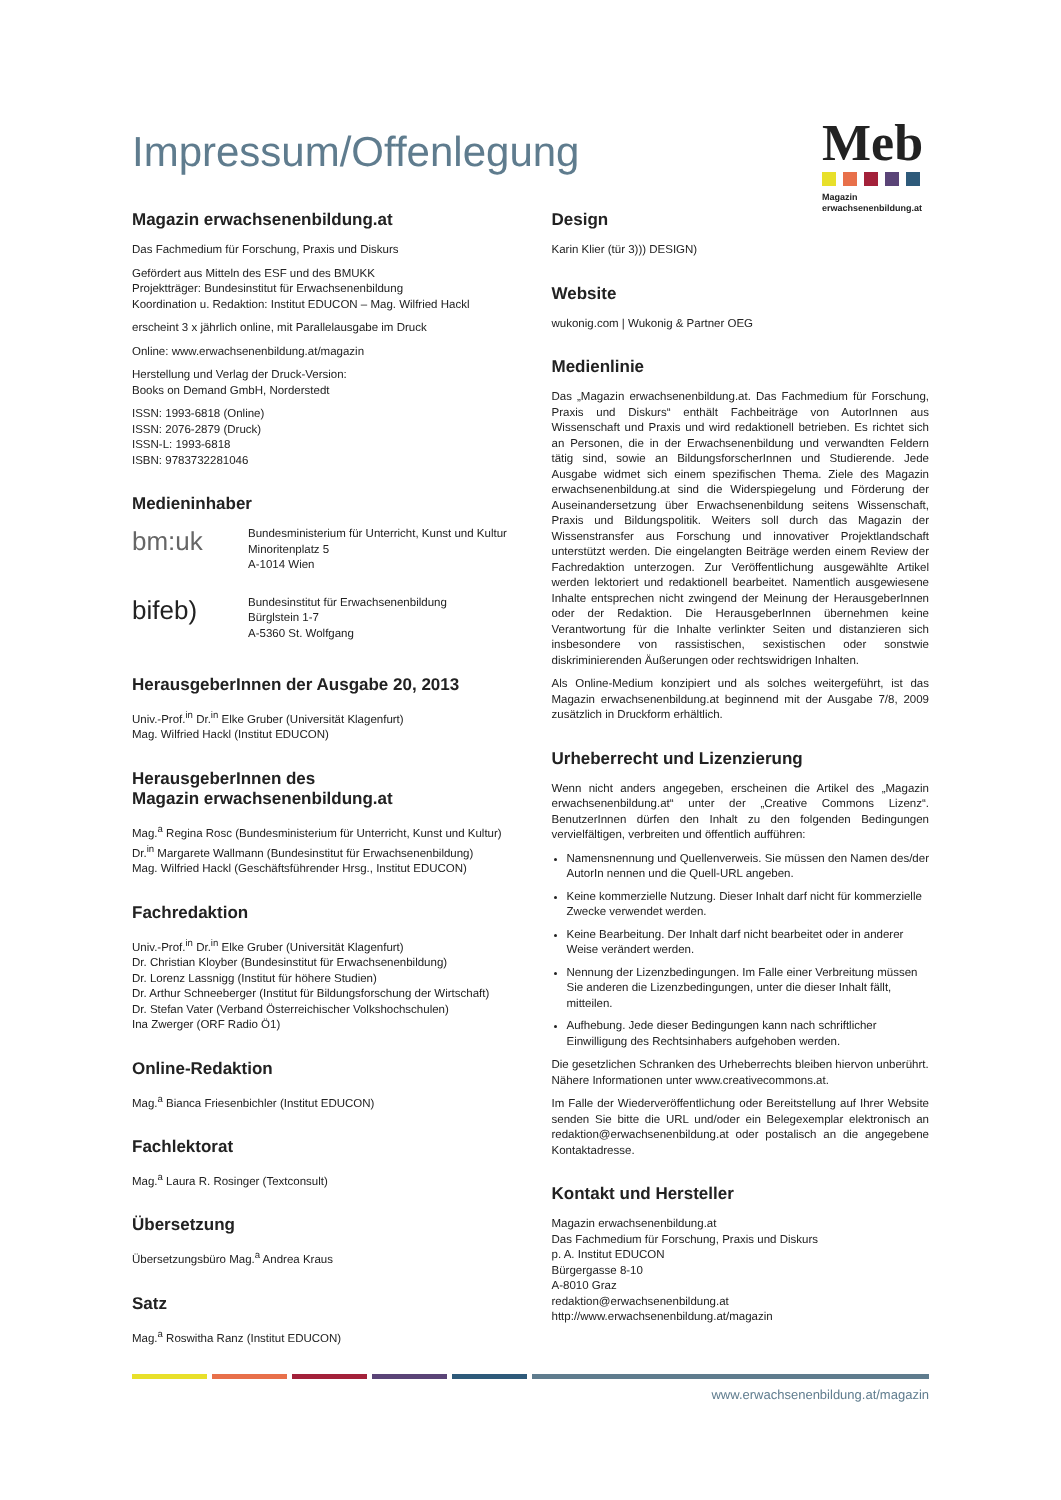Impressum/Offenlegung
Meb
Magazin
erwachsenenbildung.at
Magazin erwachsenenbildung.at
Das Fachmedium für Forschung, Praxis und Diskurs
Gefördert aus Mitteln des ESF und des BMUKK
Projektträger: Bundesinstitut für Erwachsenenbildung
Koordination u. Redaktion: Institut EDUCON – Mag. Wilfried Hackl
erscheint 3 x jährlich online, mit Parallelausgabe im Druck
Online: www.erwachsenenbildung.at/magazin
Herstellung und Verlag der Druck-Version:
Books on Demand GmbH, Norderstedt
ISSN: 1993-6818 (Online)
ISSN: 2076-2879 (Druck)
ISSN-L: 1993-6818
ISBN: 9783732281046
Medieninhaber
bm:uk
Bundesministerium für Unterricht, Kunst und Kultur
Minoritenplatz 5
A-1014 Wien
bifeb)
Bundesinstitut für Erwachsenenbildung
Bürglstein 1-7
A-5360 St. Wolfgang
HerausgeberInnen der Ausgabe 20, 2013
Univ.-Prof.<sup>in</sup> Dr.<sup>in</sup> Elke Gruber (Universität Klagenfurt)
Mag. Wilfried Hackl (Institut EDUCON)
HerausgeberInnen des
Magazin erwachsenenbildung.at
Mag.<sup>a</sup> Regina Rosc (Bundesministerium für Unterricht, Kunst und Kultur)
Dr.<sup>in</sup> Margarete Wallmann (Bundesinstitut für Erwachsenenbildung)
Mag. Wilfried Hackl (Geschäftsführender Hrsg., Institut EDUCON)
Fachredaktion
Univ.-Prof.<sup>in</sup> Dr.<sup>in</sup> Elke Gruber (Universität Klagenfurt)
Dr. Christian Kloyber (Bundesinstitut für Erwachsenenbildung)
Dr. Lorenz Lassnigg (Institut für höhere Studien)
Dr. Arthur Schneeberger (Institut für Bildungsforschung der Wirtschaft)
Dr. Stefan Vater (Verband Österreichischer Volkshochschulen)
Ina Zwerger (ORF Radio Ö1)
Online-Redaktion
Mag.<sup>a</sup> Bianca Friesenbichler (Institut EDUCON)
Fachlektorat
Mag.<sup>a</sup> Laura R. Rosinger (Textconsult)
Übersetzung
Übersetzungsbüro Mag.<sup>a</sup> Andrea Kraus
Satz
Mag.<sup>a</sup> Roswitha Ranz (Institut EDUCON)
Design
Karin Klier (tür 3))) DESIGN)
Website
wukonig.com | Wukonig & Partner OEG
Medienlinie
Das „Magazin erwachsenenbildung.at. Das Fachmedium für Forschung, Praxis und Diskurs“ enthält Fachbeiträge von AutorInnen aus Wissenschaft und Praxis und wird redaktionell betrieben. Es richtet sich an Personen, die in der Erwachsenenbildung und verwandten Feldern tätig sind, sowie an BildungsforscherInnen und Studierende. Jede Ausgabe widmet sich einem spezifischen Thema. Ziele des Magazin erwachsenenbildung.at sind die Widerspiegelung und Förderung der Auseinandersetzung über Erwachsenenbildung seitens Wissenschaft, Praxis und Bildungspolitik. Weiters soll durch das Magazin der Wissenstransfer aus Forschung und innovativer Projektlandschaft unterstützt werden. Die eingelangten Beiträge werden einem Review der Fachredaktion unterzogen. Zur Veröffentlichung ausgewählte Artikel werden lektoriert und redaktionell bearbeitet. Namentlich ausgewiesene Inhalte entsprechen nicht zwingend der Meinung der HerausgeberInnen oder der Redaktion. Die HerausgeberInnen übernehmen keine Verantwortung für die Inhalte verlinkter Seiten und distanzieren sich insbesondere von rassistischen, sexistischen oder sonstwie diskriminierenden Äußerungen oder rechtswidrigen Inhalten.
Als Online-Medium konzipiert und als solches weitergeführt, ist das Magazin erwachsenenbildung.at beginnend mit der Ausgabe 7/8, 2009 zusätzlich in Druckform erhältlich.
Urheberrecht und Lizenzierung
Wenn nicht anders angegeben, erscheinen die Artikel des „Magazin erwachsenenbildung.at“ unter der „Creative Commons Lizenz“. BenutzerInnen dürfen den Inhalt zu den folgenden Bedingungen vervielfältigen, verbreiten und öffentlich aufführen:
Namensnennung und Quellenverweis. Sie müssen den Namen des/der AutorIn nennen und die Quell-URL angeben.
Keine kommerzielle Nutzung. Dieser Inhalt darf nicht für kommerzielle Zwecke verwendet werden.
Keine Bearbeitung. Der Inhalt darf nicht bearbeitet oder in anderer Weise verändert werden.
Nennung der Lizenzbedingungen. Im Falle einer Verbreitung müssen Sie anderen die Lizenzbedingungen, unter die dieser Inhalt fällt, mitteilen.
Aufhebung. Jede dieser Bedingungen kann nach schriftlicher Einwilligung des Rechtsinhabers aufgehoben werden.
Die gesetzlichen Schranken des Urheberrechts bleiben hiervon unberührt. Nähere Informationen unter www.creativecommons.at.
Im Falle der Wiederveröffentlichung oder Bereitstellung auf Ihrer Website senden Sie bitte die URL und/oder ein Belegexemplar elektronisch an redaktion@erwachsenenbildung.at oder postalisch an die angegebene Kontaktadresse.
Kontakt und Hersteller
Magazin erwachsenenbildung.at
Das Fachmedium für Forschung, Praxis und Diskurs
p. A. Institut EDUCON
Bürgergasse 8-10
A-8010 Graz
redaktion@erwachsenenbildung.at
http://www.erwachsenenbildung.at/magazin
www.erwachsenenbildung.at/magazin